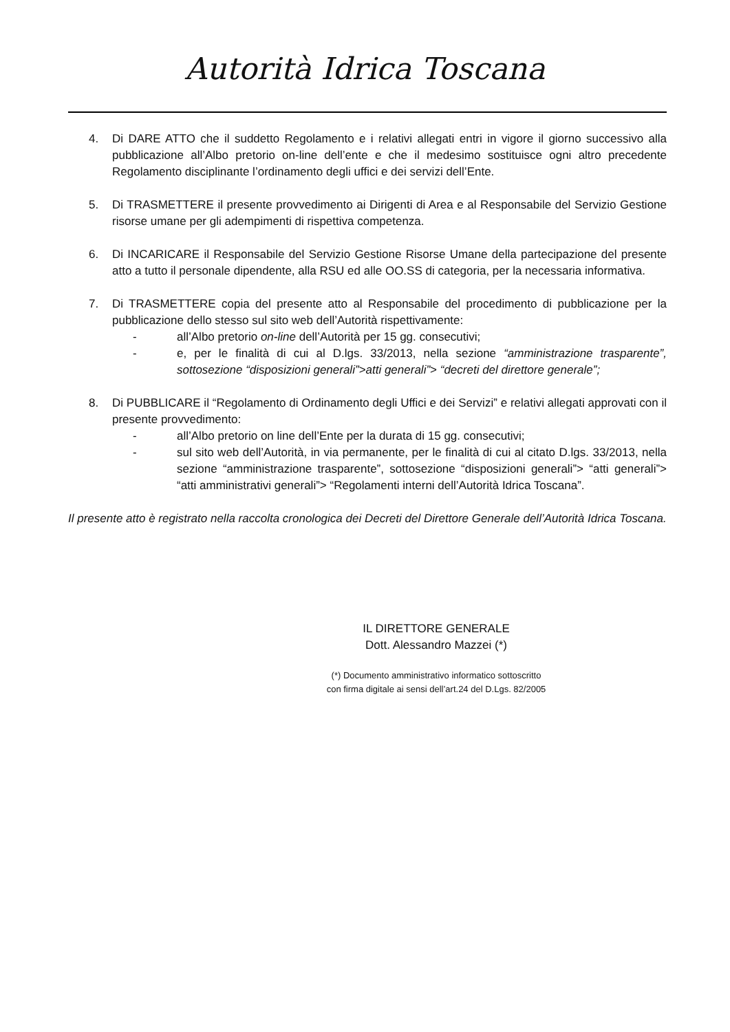Autorità Idrica Toscana
4. Di DARE ATTO che il suddetto Regolamento e i relativi allegati entri in vigore il giorno successivo alla pubblicazione all’Albo pretorio on-line dell’ente e che il medesimo sostituisce ogni altro precedente Regolamento disciplinante l’ordinamento degli uffici e dei servizi dell’Ente.
5. Di TRASMETTERE il presente provvedimento ai Dirigenti di Area e al Responsabile del Servizio Gestione risorse umane per gli adempimenti di rispettiva competenza.
6. Di INCARICARE il Responsabile del Servizio Gestione Risorse Umane della partecipazione del presente atto a tutto il personale dipendente, alla RSU ed alle OO.SS di categoria, per la necessaria informativa.
7. Di TRASMETTERE copia del presente atto al Responsabile del procedimento di pubblicazione per la pubblicazione dello stesso sul sito web dell’Autorità rispettivamente:
- all’Albo pretorio on-line dell’Autorità per 15 gg. consecutivi;
- e, per le finalità di cui al D.lgs. 33/2013, nella sezione “amministrazione trasparente”, sottosezione “disposizioni generali”>atti generali”> “decreti del direttore generale”;
8. Di PUBBLICARE il “Regolamento di Ordinamento degli Uffici e dei Servizi” e relativi allegati approvati con il presente provvedimento:
- all’Albo pretorio on line dell’Ente per la durata di 15 gg. consecutivi;
- sul sito web dell’Autorità, in via permanente, per le finalità di cui al citato D.lgs. 33/2013, nella sezione “amministrazione trasparente”, sottosezione “disposizioni generali”> “atti generali”> “atti amministrativi generali”> “Regolamenti interni dell’Autorità Idrica Toscana”.
Il presente atto è registrato nella raccolta cronologica dei Decreti del Direttore Generale dell’Autorità Idrica Toscana.
IL DIRETTORE GENERALE
Dott. Alessandro Mazzei (*)
(*) Documento amministrativo informatico sottoscritto
con firma digitale ai sensi dell’art.24 del D.Lgs. 82/2005